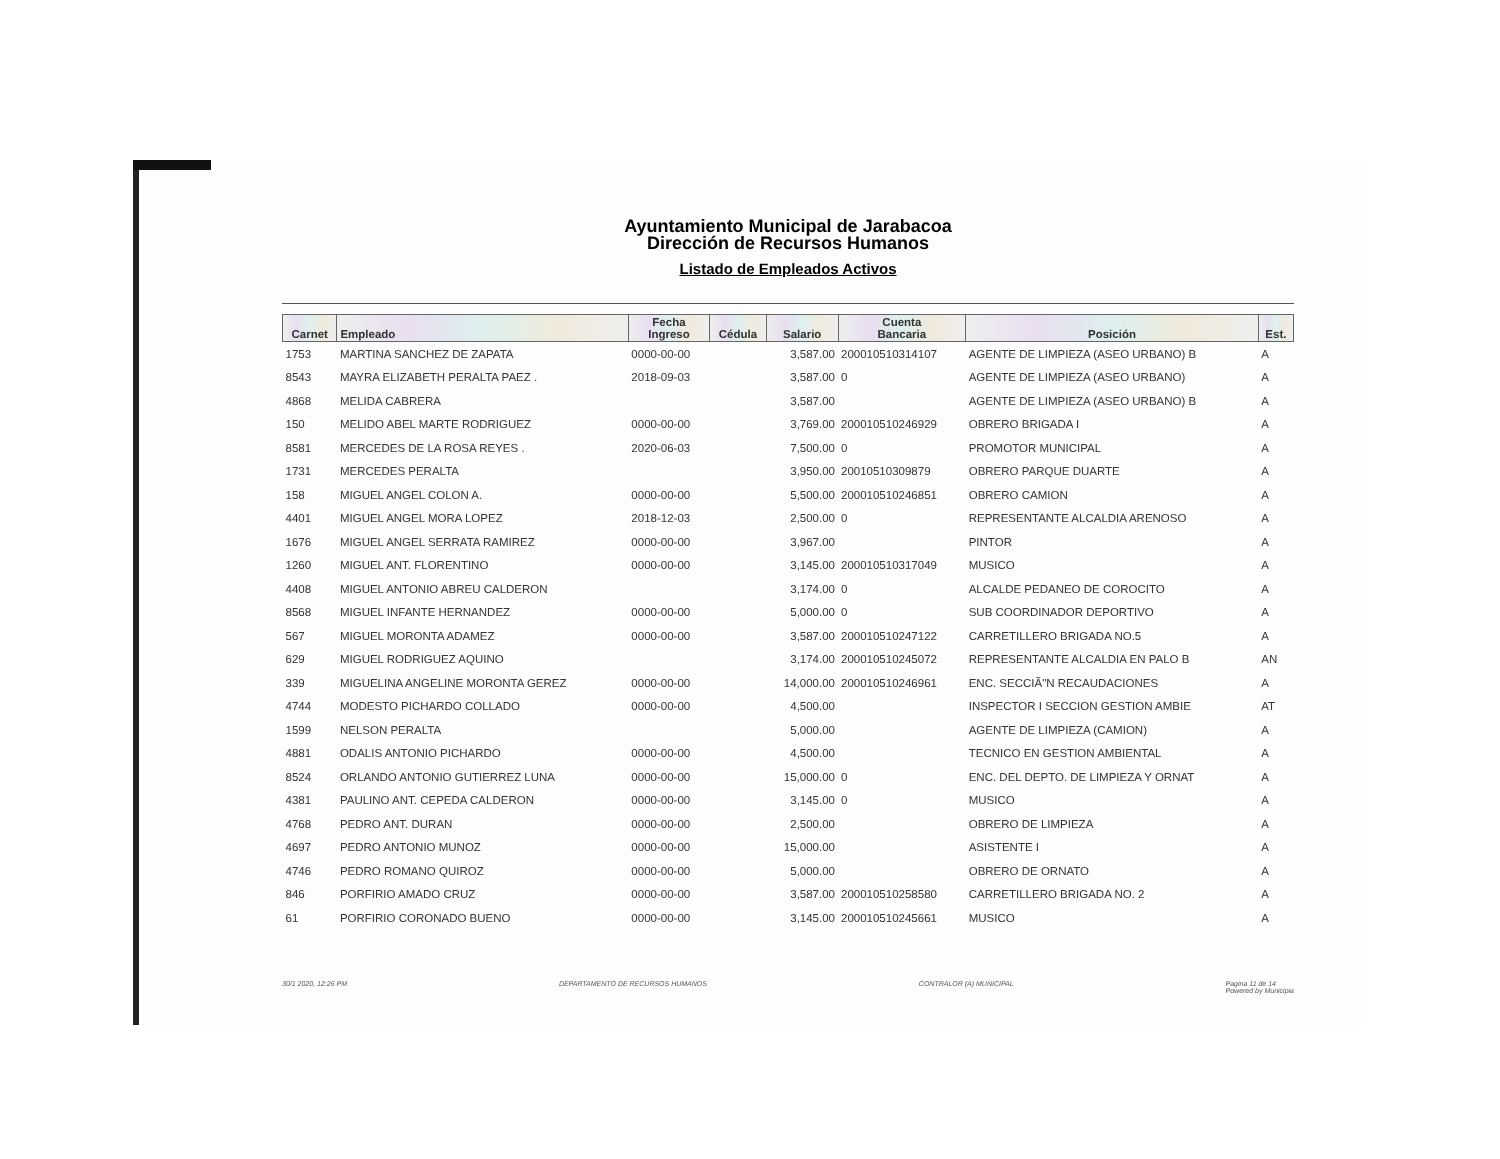Ayuntamiento Municipal de Jarabacoa
Dirección de Recursos Humanos
Listado de Empleados Activos
| Carnet | Empleado | Fecha Ingreso | Cédula | Salario | Cuenta Bancaria | Posición | Est. |
| --- | --- | --- | --- | --- | --- | --- | --- |
| 1753 | MARTINA SANCHEZ DE ZAPATA | 0000-00-00 | | 3,587.00 | 200010510314107 | AGENTE DE LIMPIEZA (ASEO URBANO) B | A |
| 8543 | MAYRA ELIZABETH PERALTA PAEZ . | 2018-09-03 | | 3,587.00 | 0 | AGENTE DE LIMPIEZA (ASEO URBANO) | A |
| 4868 | MELIDA CABRERA | | | 3,587.00 | | AGENTE DE LIMPIEZA (ASEO URBANO) B | A |
| 150 | MELIDO ABEL MARTE RODRIGUEZ | 0000-00-00 | | 3,769.00 | 200010510246929 | OBRERO BRIGADA I | A |
| 8581 | MERCEDES DE LA ROSA REYES . | 2020-06-03 | | 7,500.00 | 0 | PROMOTOR MUNICIPAL | A |
| 1731 | MERCEDES PERALTA | | | 3,950.00 | 20010510309879 | OBRERO PARQUE DUARTE | A |
| 158 | MIGUEL ANGEL COLON A. | 0000-00-00 | | 5,500.00 | 200010510246851 | OBRERO CAMION | A |
| 4401 | MIGUEL ANGEL MORA LOPEZ | 2018-12-03 | | 2,500.00 | 0 | REPRESENTANTE ALCALDIA ARENOSO | A |
| 1676 | MIGUEL ANGEL SERRATA RAMIREZ | 0000-00-00 | | 3,967.00 | | PINTOR | A |
| 1260 | MIGUEL ANT. FLORENTINO | 0000-00-00 | | 3,145.00 | 200010510317049 | MUSICO | A |
| 4408 | MIGUEL ANTONIO ABREU CALDERON | | | 3,174.00 | 0 | ALCALDE PEDANEO DE COROCITO | A |
| 8568 | MIGUEL INFANTE HERNANDEZ | 0000-00-00 | | 5,000.00 | 0 | SUB COORDINADOR DEPORTIVO | A |
| 567 | MIGUEL MORONTA ADAMEZ | 0000-00-00 | | 3,587.00 | 200010510247122 | CARRETILLERO BRIGADA NO.5 | A |
| 629 | MIGUEL RODRIGUEZ AQUINO | | | 3,174.00 | 200010510245072 | REPRESENTANTE ALCALDIA EN PALO B | AN |
| 339 | MIGUELINA ANGELINE MORONTA GEREZ | 0000-00-00 | | 14,000.00 | 200010510246961 | ENC. SECCIÃ"N RECAUDACIONES | A |
| 4744 | MODESTO PICHARDO COLLADO | 0000-00-00 | | 4,500.00 | | INSPECTOR I SECCION GESTION AMBIE | AT |
| 1599 | NELSON PERALTA | | | 5,000.00 | | AGENTE DE LIMPIEZA (CAMION) | A |
| 4881 | ODALIS ANTONIO PICHARDO | 0000-00-00 | | 4,500.00 | | TECNICO EN GESTION AMBIENTAL | A |
| 8524 | ORLANDO ANTONIO GUTIERREZ LUNA | 0000-00-00 | | 15,000.00 | 0 | ENC. DEL DEPTO. DE LIMPIEZA Y ORNAT | A |
| 4381 | PAULINO ANT. CEPEDA CALDERON | 0000-00-00 | | 3,145.00 | 0 | MUSICO | A |
| 4768 | PEDRO ANT. DURAN | 0000-00-00 | | 2,500.00 | | OBRERO DE LIMPIEZA | A |
| 4697 | PEDRO ANTONIO MUNOZ | 0000-00-00 | | 15,000.00 | | ASISTENTE I | A |
| 4746 | PEDRO ROMANO QUIROZ | 0000-00-00 | | 5,000.00 | | OBRERO DE ORNATO | A |
| 846 | PORFIRIO AMADO CRUZ | 0000-00-00 | | 3,587.00 | 200010510258580 | CARRETILLERO BRIGADA NO. 2 | A |
| 61 | PORFIRIO CORONADO BUENO | 0000-00-00 | | 3,145.00 | 200010510245661 | MUSICO | A |
30/1 2020, 12:26 PM DEPARTAMENTO DE RECURSOS HUMANOS CONTRALOR (A) MUNICIPAL Pagina 11 de 14
Powered by Municipia